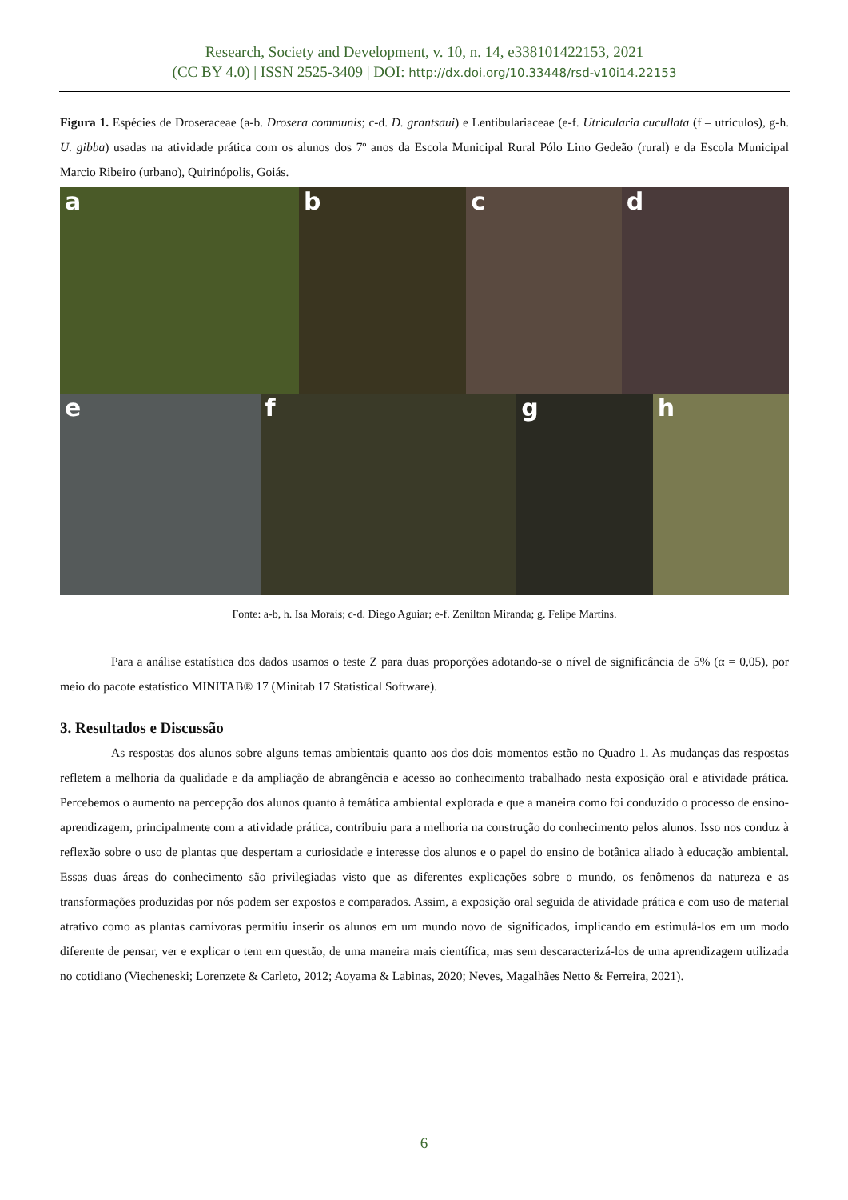Research, Society and Development, v. 10, n. 14, e338101422153, 2021
(CC BY 4.0) | ISSN 2525-3409 | DOI: http://dx.doi.org/10.33448/rsd-v10i14.22153
Figura 1. Espécies de Droseraceae (a-b. Drosera communis; c-d. D. grantsaui) e Lentibulariaceae (e-f. Utricularia cucullata (f – utrículos), g-h. U. gibba) usadas na atividade prática com os alunos dos 7º anos da Escola Municipal Rural Pólo Lino Gedeão (rural) e da Escola Municipal Marcio Ribeiro (urbano), Quirinópolis, Goiás.
a
b
c
d
e
f
g
h
Fonte: a-b, h. Isa Morais; c-d. Diego Aguiar; e-f. Zenilton Miranda; g. Felipe Martins.
Para a análise estatística dos dados usamos o teste Z para duas proporções adotando-se o nível de significância de 5% (α = 0,05), por meio do pacote estatístico MINITAB® 17 (Minitab 17 Statistical Software).
3. Resultados e Discussão
As respostas dos alunos sobre alguns temas ambientais quanto aos dos dois momentos estão no Quadro 1. As mudanças das respostas refletem a melhoria da qualidade e da ampliação de abrangência e acesso ao conhecimento trabalhado nesta exposição oral e atividade prática. Percebemos o aumento na percepção dos alunos quanto à temática ambiental explorada e que a maneira como foi conduzido o processo de ensino-aprendizagem, principalmente com a atividade prática, contribuiu para a melhoria na construção do conhecimento pelos alunos. Isso nos conduz à reflexão sobre o uso de plantas que despertam a curiosidade e interesse dos alunos e o papel do ensino de botânica aliado à educação ambiental. Essas duas áreas do conhecimento são privilegiadas visto que as diferentes explicações sobre o mundo, os fenômenos da natureza e as transformações produzidas por nós podem ser expostos e comparados. Assim, a exposição oral seguida de atividade prática e com uso de material atrativo como as plantas carnívoras permitiu inserir os alunos em um mundo novo de significados, implicando em estimulá-los em um modo diferente de pensar, ver e explicar o tem em questão, de uma maneira mais científica, mas sem descaracterizá-los de uma aprendizagem utilizada no cotidiano (Viecheneski; Lorenzete & Carleto, 2012; Aoyama & Labinas, 2020; Neves, Magalhães Netto & Ferreira, 2021).
6